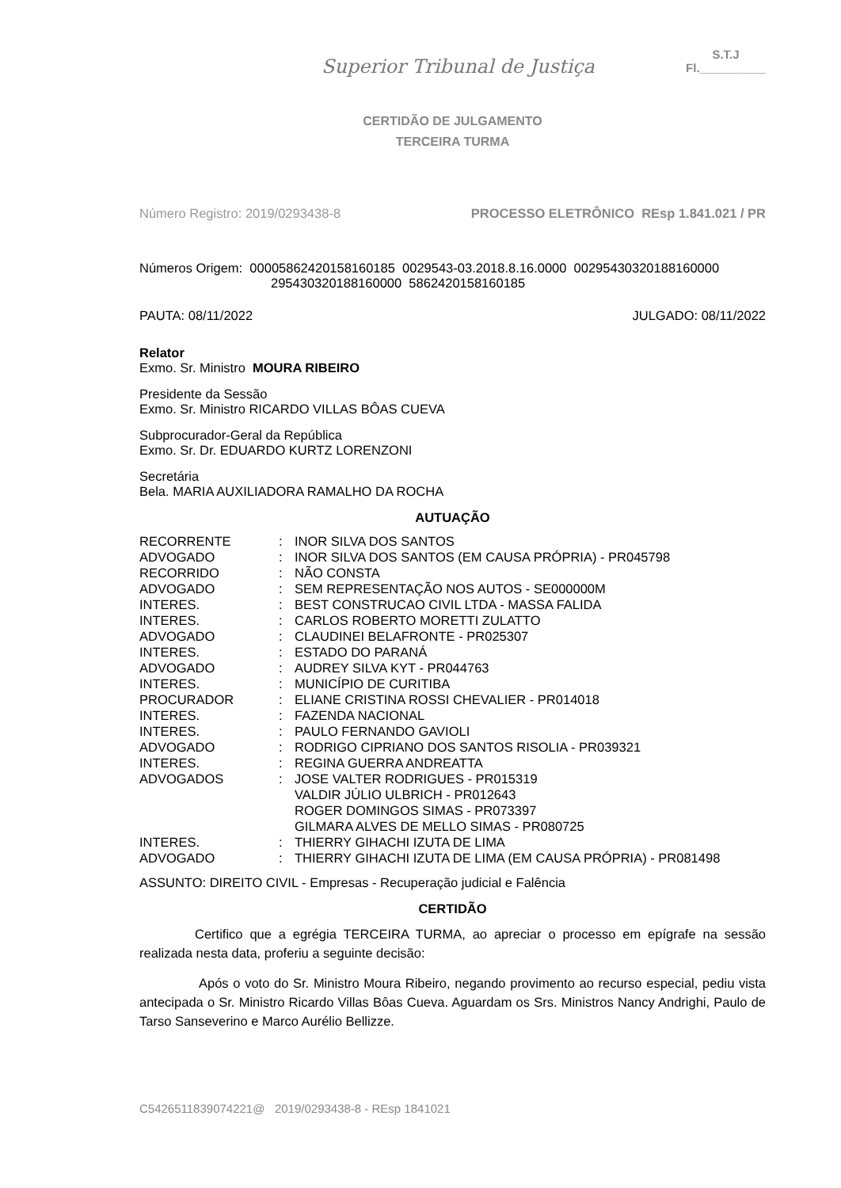Superior Tribunal de Justiça
S.T.J
Fl.__________
CERTIDÃO DE JULGAMENTO
TERCEIRA TURMA
Número Registro: 2019/0293438-8 PROCESSO ELETRÔNICO REsp 1.841.021 / PR
Números Origem: 00005862420158160185 0029543-03.2018.8.16.0000 00295430320188160000
295430320188160000 5862420158160185
PAUTA: 08/11/2022 JULGADO: 08/11/2022
Relator
Exmo. Sr. Ministro MOURA RIBEIRO
Presidente da Sessão
Exmo. Sr. Ministro RICARDO VILLAS BÔAS CUEVA
Subprocurador-Geral da República
Exmo. Sr. Dr. EDUARDO KURTZ LORENZONI
Secretária
Bela. MARIA AUXILIADORA RAMALHO DA ROCHA
AUTUAÇÃO
| RECORRENTE | : | INOR SILVA DOS SANTOS |
| ADVOGADO | : | INOR SILVA DOS SANTOS (EM CAUSA PRÓPRIA) - PR045798 |
| RECORRIDO | : | NÃO CONSTA |
| ADVOGADO | : | SEM REPRESENTAÇÃO NOS AUTOS - SE000000M |
| INTERES. | : | BEST CONSTRUCAO CIVIL LTDA - MASSA FALIDA |
| INTERES. | : | CARLOS ROBERTO MORETTI ZULATTO |
| ADVOGADO | : | CLAUDINEI BELAFRONTE - PR025307 |
| INTERES. | : | ESTADO DO PARANÁ |
| ADVOGADO | : | AUDREY SILVA KYT - PR044763 |
| INTERES. | : | MUNICÍPIO DE CURITIBA |
| PROCURADOR | : | ELIANE CRISTINA ROSSI CHEVALIER - PR014018 |
| INTERES. | : | FAZENDA NACIONAL |
| INTERES. | : | PAULO FERNANDO GAVIOLI |
| ADVOGADO | : | RODRIGO CIPRIANO DOS SANTOS RISOLIA - PR039321 |
| INTERES. | : | REGINA GUERRA ANDREATTA |
| ADVOGADOS | : | JOSE VALTER RODRIGUES - PR015319 VALDIR JÚLIO ULBRICH - PR012643 ROGER DOMINGOS SIMAS - PR073397 GILMARA ALVES DE MELLO SIMAS - PR080725 |
| INTERES. | : | THIERRY GIHACHI IZUTA DE LIMA |
| ADVOGADO | : | THIERRY GIHACHI IZUTA DE LIMA (EM CAUSA PRÓPRIA) - PR081498 |
ASSUNTO: DIREITO CIVIL - Empresas - Recuperação judicial e Falência
CERTIDÃO
Certifico que a egrégia TERCEIRA TURMA, ao apreciar o processo em epígrafe na sessão realizada nesta data, proferiu a seguinte decisão:
Após o voto do Sr. Ministro Moura Ribeiro, negando provimento ao recurso especial, pediu vista antecipada o Sr. Ministro Ricardo Villas Bôas Cueva. Aguardam os Srs. Ministros Nancy Andrighi, Paulo de Tarso Sanseverino e Marco Aurélio Bellizze.
C5426511839074221@ 2019/0293438-8 - REsp 1841021